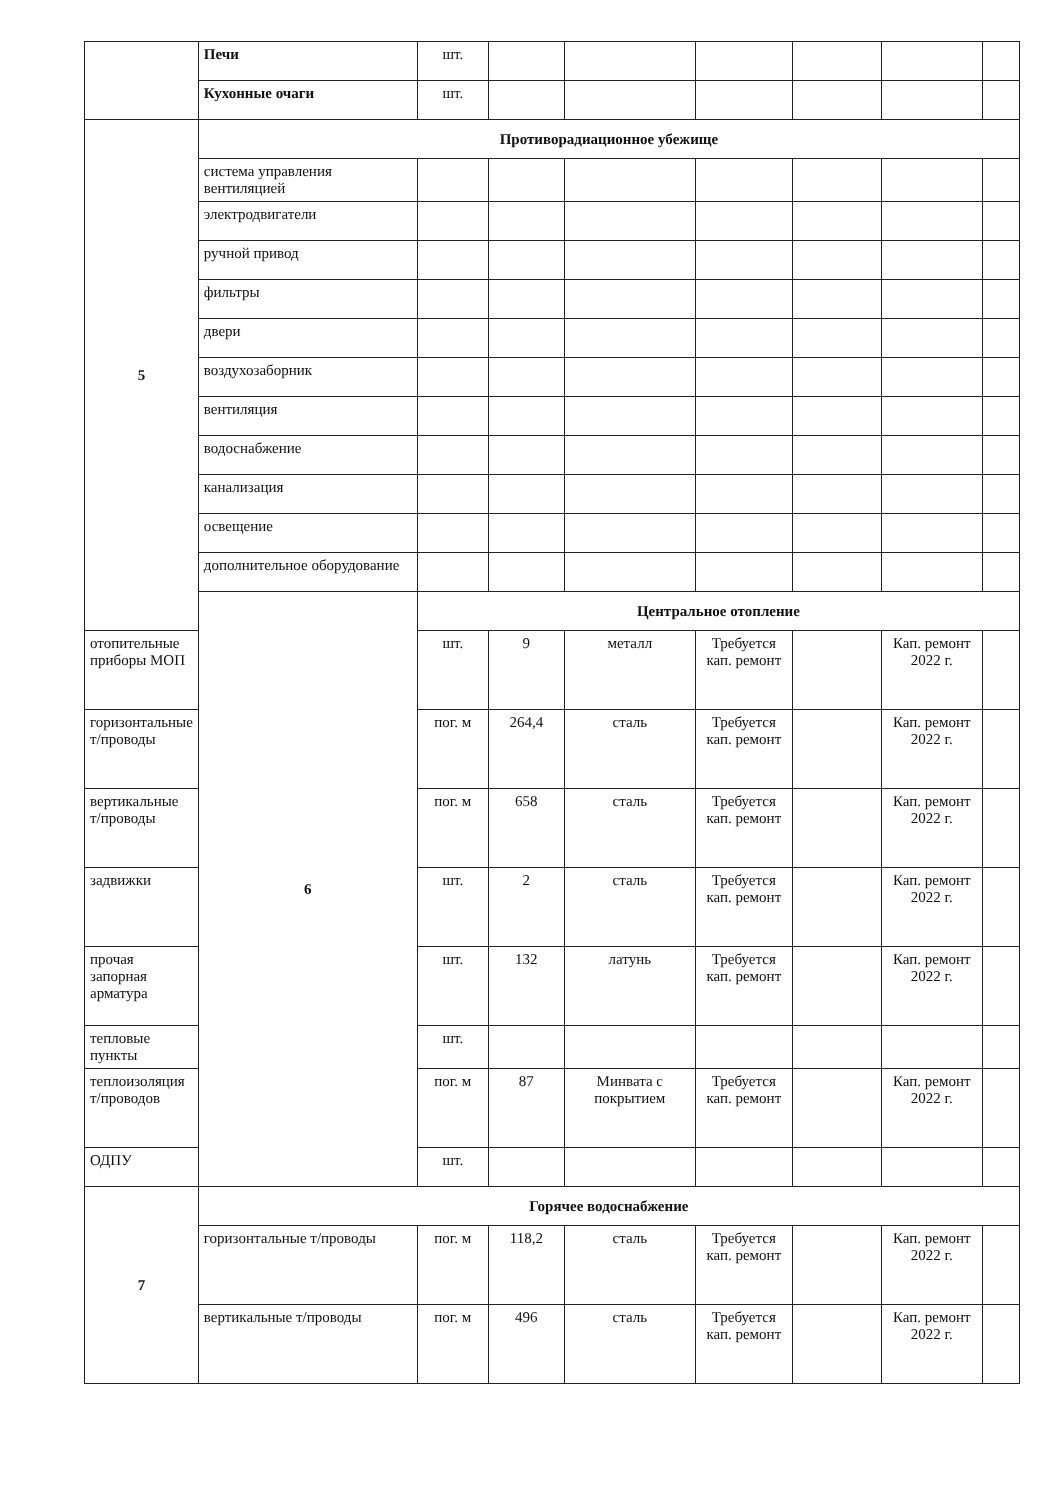| | Печи | шт. | | | | | | |
| | Кухонные очаги | шт. | | | | | | |
| 5 | Противорадиационное убежище | | | | | | | |
| | система управления вентиляцией | | | | | | | |
| | электродвигатели | | | | | | | |
| | ручной привод | | | | | | | |
| | фильтры | | | | | | | |
| | двери | | | | | | | |
| | воздухозаборник | | | | | | | |
| | вентиляция | | | | | | | |
| | водоснабжение | | | | | | | |
| | канализация | | | | | | | |
| | освещение | | | | | | | |
| | дополнительное оборудование | | | | | | | |
| | 6 | Центральное отопление | | | | | | |
| отопительные приборы МОП | | шт. | 9 | металл | Требуется кап. ремонт | | Кап. ремонт 2022 г. | |
| горизонтальные т/проводы | | пог. м | 264,4 | сталь | Требуется кап. ремонт | | Кап. ремонт 2022 г. | |
| вертикальные т/проводы | | пог. м | 658 | сталь | Требуется кап. ремонт | | Кап. ремонт 2022 г. | |
| задвижки | | шт. | 2 | сталь | Требуется кап. ремонт | | Кап. ремонт 2022 г. | |
| прочая запорная арматура | | шт. | 132 | латунь | Требуется кап. ремонт | | Кап. ремонт 2022 г. | |
| тепловые пункты | | шт. | | | | | | |
| теплоизоляция т/проводов | | пог. м | 87 | Минвата с покрытием | Требуется кап. ремонт | | Кап. ремонт 2022 г. | |
| ОДПУ | | шт. | | | | | | |
| 7 | Горячее водоснабжение | | | | | | | |
| | горизонтальные т/проводы | пог. м | 118,2 | сталь | Требуется кап. ремонт | | Кап. ремонт 2022 г. | |
| | вертикальные т/проводы | пог. м | 496 | сталь | Требуется кап. ремонт | | Кап. ремонт 2022 г. | |